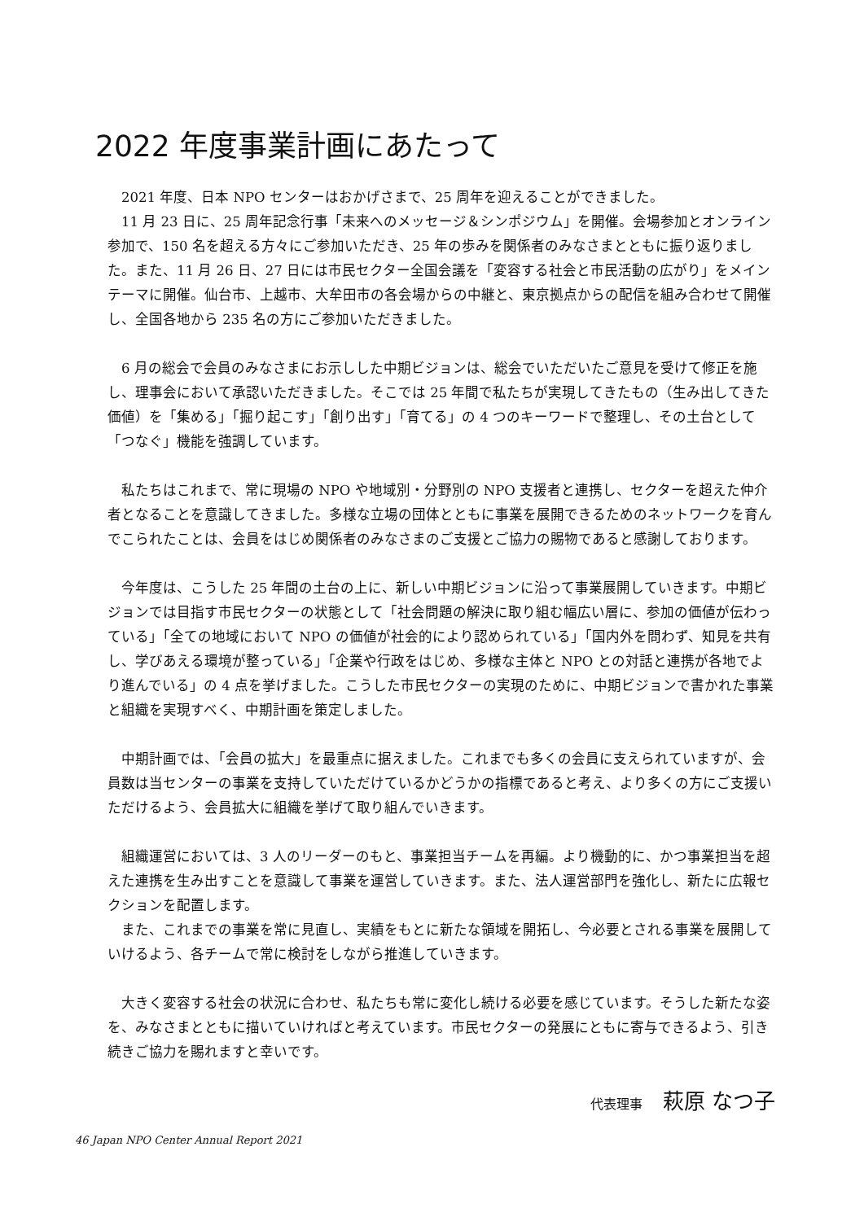2022 年度事業計画にあたって
　2021 年度、日本 NPO センターはおかげさまで、25 周年を迎えることができました。
　11 月 23 日に、25 周年記念行事「未来へのメッセージ＆シンポジウム」を開催。会場参加とオンライン参加で、150 名を超える方々にご参加いただき、25 年の歩みを関係者のみなさまとともに振り返りました。また、11 月 26 日、27 日には市民セクター全国会議を「変容する社会と市民活動の広がり」をメインテーマに開催。仙台市、上越市、大牟田市の各会場からの中継と、東京拠点からの配信を組み合わせて開催し、全国各地から 235 名の方にご参加いただきました。
　6 月の総会で会員のみなさまにお示しした中期ビジョンは、総会でいただいたご意見を受けて修正を施し、理事会において承認いただきました。そこでは 25 年間で私たちが実現してきたもの（生み出してきた価値）を「集める」「掘り起こす」「創り出す」「育てる」の 4 つのキーワードで整理し、その土台として「つなぐ」機能を強調しています。
　私たちはこれまで、常に現場の NPO や地域別・分野別の NPO 支援者と連携し、セクターを超えた仲介者となることを意識してきました。多様な立場の団体とともに事業を展開できるためのネットワークを育んでこられたことは、会員をはじめ関係者のみなさまのご支援とご協力の賜物であると感謝しております。
　今年度は、こうした 25 年間の土台の上に、新しい中期ビジョンに沿って事業展開していきます。中期ビジョンでは目指す市民セクターの状態として「社会問題の解決に取り組む幅広い層に、参加の価値が伝わっている」「全ての地域において NPO の価値が社会的により認められている」「国内外を問わず、知見を共有し、学びあえる環境が整っている」「企業や行政をはじめ、多様な主体と NPO との対話と連携が各地でより進んでいる」の 4 点を挙げました。こうした市民セクターの実現のために、中期ビジョンで書かれた事業と組織を実現すべく、中期計画を策定しました。
　中期計画では、「会員の拡大」を最重点に据えました。これまでも多くの会員に支えられていますが、会員数は当センターの事業を支持していただけているかどうかの指標であると考え、より多くの方にご支援いただけるよう、会員拡大に組織を挙げて取り組んでいきます。
　組織運営においては、3 人のリーダーのもと、事業担当チームを再編。より機動的に、かつ事業担当を超えた連携を生み出すことを意識して事業を運営していきます。また、法人運営部門を強化し、新たに広報セクションを配置します。
　また、これまでの事業を常に見直し、実績をもとに新たな領域を開拓し、今必要とされる事業を展開していけるよう、各チームで常に検討をしながら推進していきます。
　大きく変容する社会の状況に合わせ、私たちも常に変化し続ける必要を感じています。そうした新たな姿を、みなさまとともに描いていければと考えています。市民セクターの発展にともに寄与できるよう、引き続きご協力を賜れますと幸いです。
代表理事 萩原 なつ子
46 Japan NPO Center Annual Report 2021